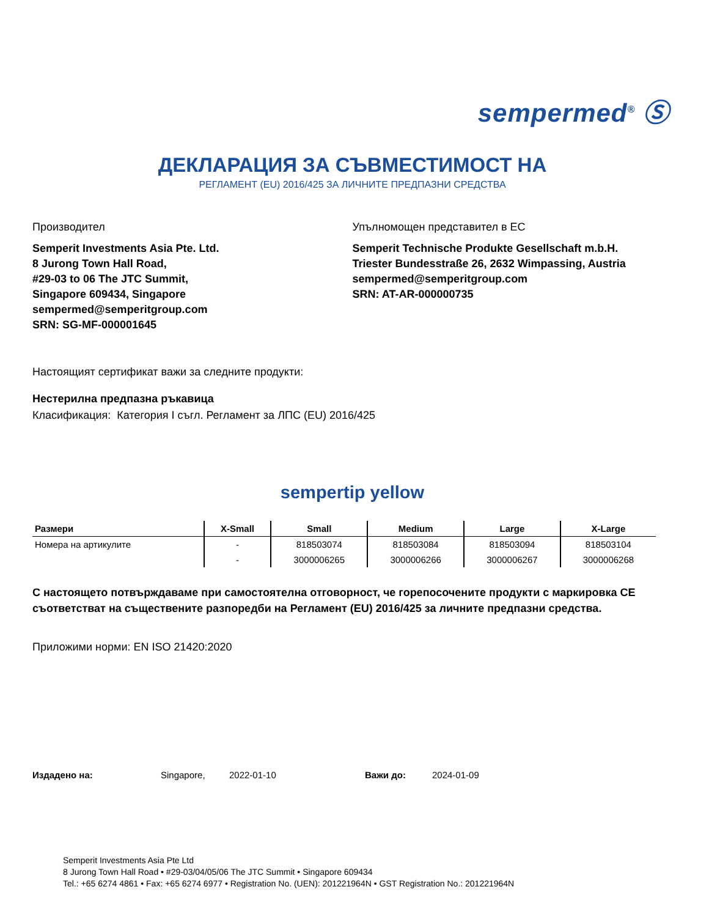sempermed<sup>®</sup> Ⓢ
ДЕКЛАРАЦИЯ ЗА СЪВМЕСТИМОСТ НА
РЕГЛАМЕНТ (EU) 2016/425 ЗА ЛИЧНИТЕ ПРЕДПАЗНИ СРЕДСТВА
Производител
Semperit Investments Asia Pte. Ltd.
8 Jurong Town Hall Road,
#29-03 to 06 The JTC Summit,
Singapore 609434, Singapore
sempermed@semperitgroup.com
SRN: SG-MF-000001645
Упълномощен представител в ЕС
Semperit Technische Produkte Gesellschaft m.b.H.
Triester Bundesstraße 26, 2632 Wimpassing, Austria
sempermed@semperitgroup.com
SRN: AT-AR-000000735
Настоящият сертификат важи за следните продукти:
Нестерилна предпазна ръкавица
Класификация: Категория I съгл. Регламент за ЛПС (EU) 2016/425
sempertip yellow
| Размери | X-Small | Small | Medium | Large | X-Large |
| --- | --- | --- | --- | --- | --- |
| Номера на артикулите | - | 818503074 | 818503084 | 818503094 | 818503104 |
| | - | 3000006265 | 3000006266 | 3000006267 | 3000006268 |
С настоящето потвърждаваме при самостоятелна отговорност, че горепосочените продукти с маркировка CE съответстват на съществените разпоредби на Регламент (EU) 2016/425 за личните предпазни средства.
Приложими норми: EN ISO 21420:2020
Издадено на: Singapore, 2022-01-10 Важи до: 2024-01-09
Semperit Investments Asia Pte Ltd
8 Jurong Town Hall Road • #29-03/04/05/06 The JTC Summit • Singapore 609434
Tel.: +65 6274 4861 • Fax: +65 6274 6977 • Registration No. (UEN): 201221964N • GST Registration No.: 201221964N